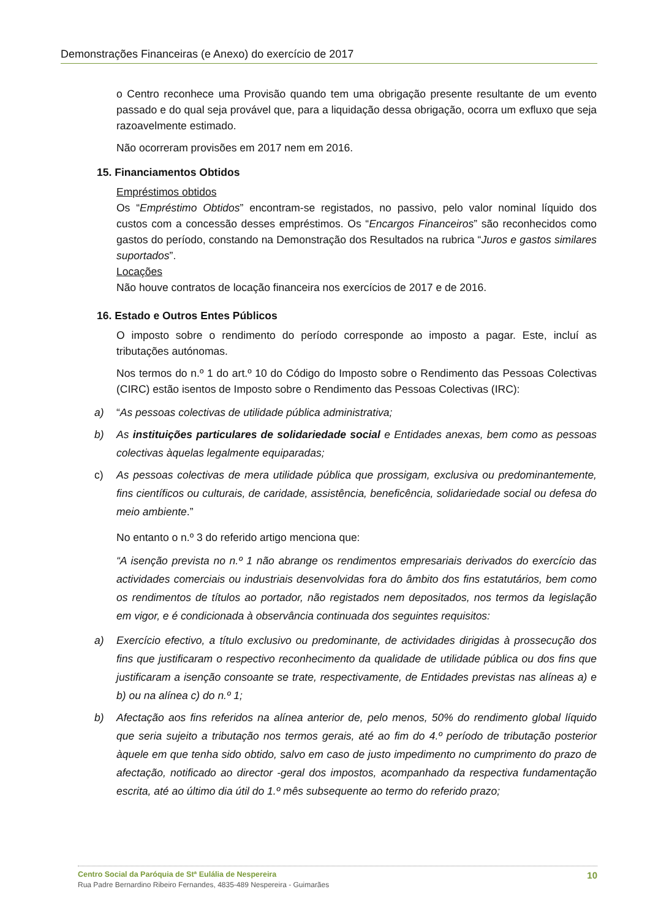Demonstrações Financeiras (e Anexo) do exercício de 2017
o Centro reconhece uma Provisão quando tem uma obrigação presente resultante de um evento passado e do qual seja provável que, para a liquidação dessa obrigação, ocorra um exfluxo que seja razoavelmente estimado.
Não ocorreram provisões em 2017 nem em 2016.
15. Financiamentos Obtidos
Empréstimos obtidos
Os “Empréstimo Obtidos” encontram-se registados, no passivo, pelo valor nominal líquido dos custos com a concessão desses empréstimos. Os “Encargos Financeiros” são reconhecidos como gastos do período, constando na Demonstração dos Resultados na rubrica “Juros e gastos similares suportados”.
Locações
Não houve contratos de locação financeira nos exercícios de 2017 e de 2016.
16. Estado e Outros Entes Públicos
O imposto sobre o rendimento do período corresponde ao imposto a pagar. Este, incluí as tributações autónomas.
Nos termos do n.º 1 do art.º 10 do Código do Imposto sobre o Rendimento das Pessoas Colectivas (CIRC) estão isentos de Imposto sobre o Rendimento das Pessoas Colectivas (IRC):
a) “As pessoas colectivas de utilidade pública administrativa;
b) As instituições particulares de solidariedade social e Entidades anexas, bem como as pessoas colectivas àquelas legalmente equiparadas;
c) As pessoas colectivas de mera utilidade pública que prossigam, exclusiva ou predominantemente, fins científicos ou culturais, de caridade, assistência, beneficência, solidariedade social ou defesa do meio ambiente.”
No entanto o n.º 3 do referido artigo menciona que:
“A isenção prevista no n.º 1 não abrange os rendimentos empresariais derivados do exercício das actividades comerciais ou industriais desenvolvidas fora do âmbito dos fins estatutários, bem como os rendimentos de títulos ao portador, não registados nem depositados, nos termos da legislação em vigor, e é condicionada à observância continuada dos seguintes requisitos:
a) Exercício efectivo, a título exclusivo ou predominante, de actividades dirigidas à prossecução dos fins que justificaram o respectivo reconhecimento da qualidade de utilidade pública ou dos fins que justificaram a isenção consoante se trate, respectivamente, de Entidades previstas nas alíneas a) e b) ou na alínea c) do n.º 1;
b) Afectação aos fins referidos na alínea anterior de, pelo menos, 50% do rendimento global líquido que seria sujeito a tributação nos termos gerais, até ao fim do 4.º período de tributação posterior àquele em que tenha sido obtido, salvo em caso de justo impedimento no cumprimento do prazo de afectação, notificado ao director -geral dos impostos, acompanhado da respectiva fundamentação escrita, até ao último dia útil do 1.º mês subsequente ao termo do referido prazo;
Centro Social da Paróquia de Stª Eulália de Nespereira 10
Rua Padre Bernardino Ribeiro Fernandes, 4835-489 Nespereira - Guimarães